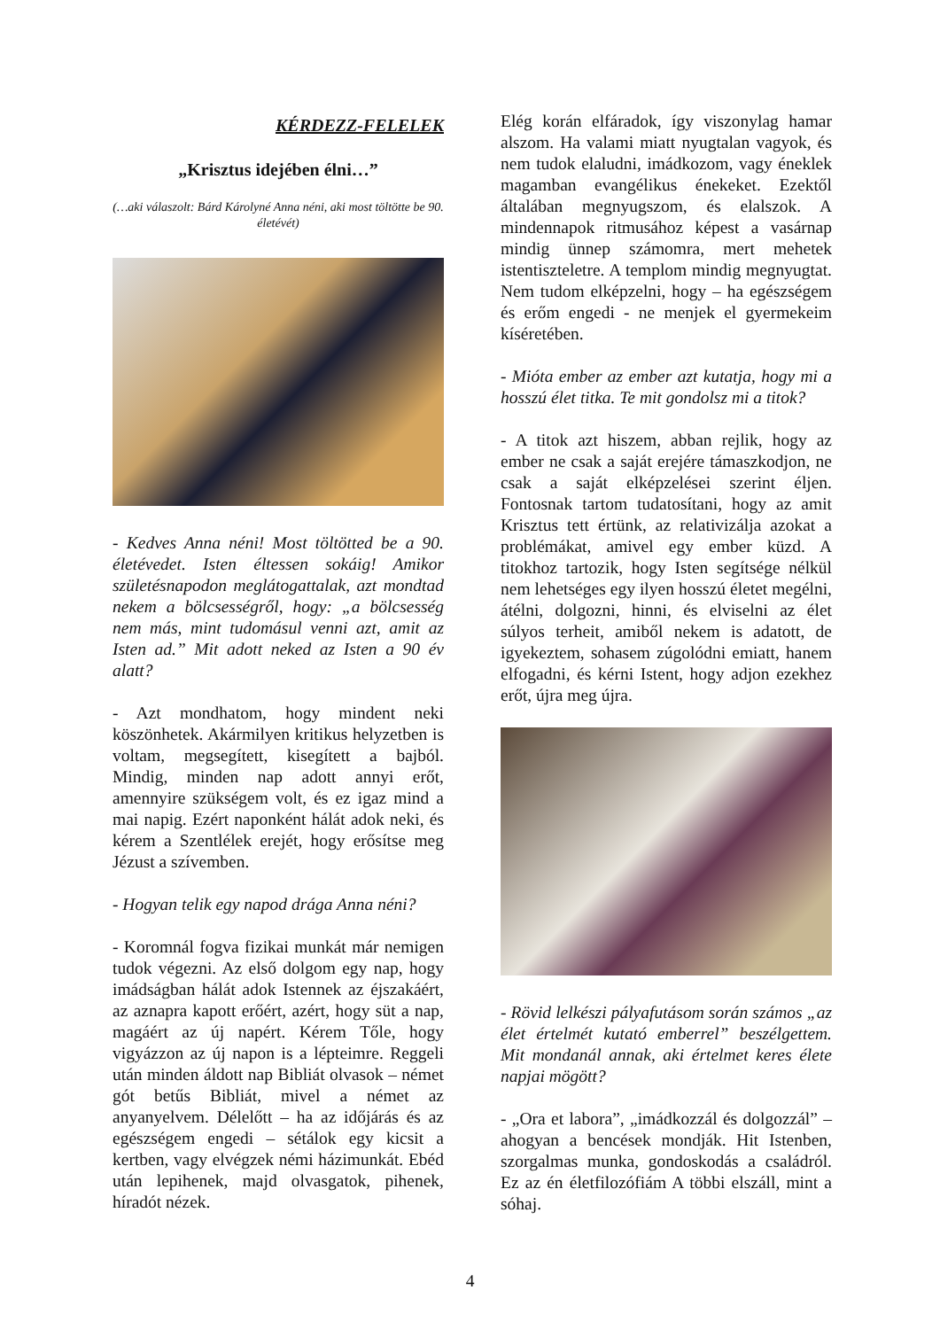KÉRDEZZ-FELELEK
„Krisztus idejében élni…”
(…aki válaszolt: Bárd Károlyné Anna néni, aki most töltötte be 90. életévét)
- Kedves Anna néni! Most töltötted be a 90. életévedet. Isten éltessen sokáig! Amikor születésnapodon meglátogattalak, azt mondtad nekem a bölcsességről, hogy: „a bölcsesség nem más, mint tudomásul venni azt, amit az Isten ad.” Mit adott neked az Isten a 90 év alatt?
- Azt mondhatom, hogy mindent neki köszönhetek. Akármilyen kritikus helyzetben is voltam, megsegített, kisegített a bajból. Mindig, minden nap adott annyi erőt, amennyire szükségem volt, és ez igaz mind a mai napig. Ezért naponként hálát adok neki, és kérem a Szentlélek erejét, hogy erősítse meg Jézust a szívemben.
- Hogyan telik egy napod drága Anna néni?
- Koromnál fogva fizikai munkát már nemigen tudok végezni. Az első dolgom egy nap, hogy imádságban hálát adok Istennek az éjszakáért, az aznapra kapott erőért, azért, hogy süt a nap, magáért az új napért. Kérem Tőle, hogy vigyázzon az új napon is a lépteimre. Reggeli után minden áldott nap Bibliát olvasok – német gót betűs Bibliát, mivel a német az anyanyelvem. Délelőtt – ha az időjárás és az egészségem engedi – sétálok egy kicsit a kertben, vagy elvégzek némi házimunkát. Ebéd után lepihenek, majd olvasgatok, pihenek, híradót nézek.
Elég korán elfáradok, így viszonylag hamar alszom. Ha valami miatt nyugtalan vagyok, és nem tudok elaludni, imádkozom, vagy éneklek magamban evangélikus énekeket. Ezektől általában megnyugszom, és elalszok. A mindennapok ritmusához képest a vasárnap mindig ünnep számomra, mert mehetek istentiszteletre. A templom mindig megnyugtat. Nem tudom elképzelni, hogy – ha egészségem és erőm engedi - ne menjek el gyermekeim kíséretében.
- Mióta ember az ember azt kutatja, hogy mi a hosszú élet titka. Te mit gondolsz mi a titok?
- A titok azt hiszem, abban rejlik, hogy az ember ne csak a saját erejére támaszkodjon, ne csak a saját elképzelései szerint éljen. Fontosnak tartom tudatosítani, hogy az amit Krisztus tett értünk, az relativizálja azokat a problémákat, amivel egy ember küzd. A titokhoz tartozik, hogy Isten segítsége nélkül nem lehetséges egy ilyen hosszú életet megélni, átélni, dolgozni, hinni, és elviselni az élet súlyos terheit, amiből nekem is adatott, de igyekeztem, sohasem zúgolódni emiatt, hanem elfogadni, és kérni Istent, hogy adjon ezekhez erőt, újra meg újra.
- Rövid lelkészi pályafutásom során számos „az élet értelmét kutató emberrel” beszélgettem. Mit mondanál annak, aki értelmet keres élete napjai mögött?
- „Ora et labora”, „imádkozzál és dolgozzál” – ahogyan a bencések mondják. Hit Istenben, szorgalmas munka, gondoskodás a családról. Ez az én életfilozófiám A többi elszáll, mint a sóhaj.
4